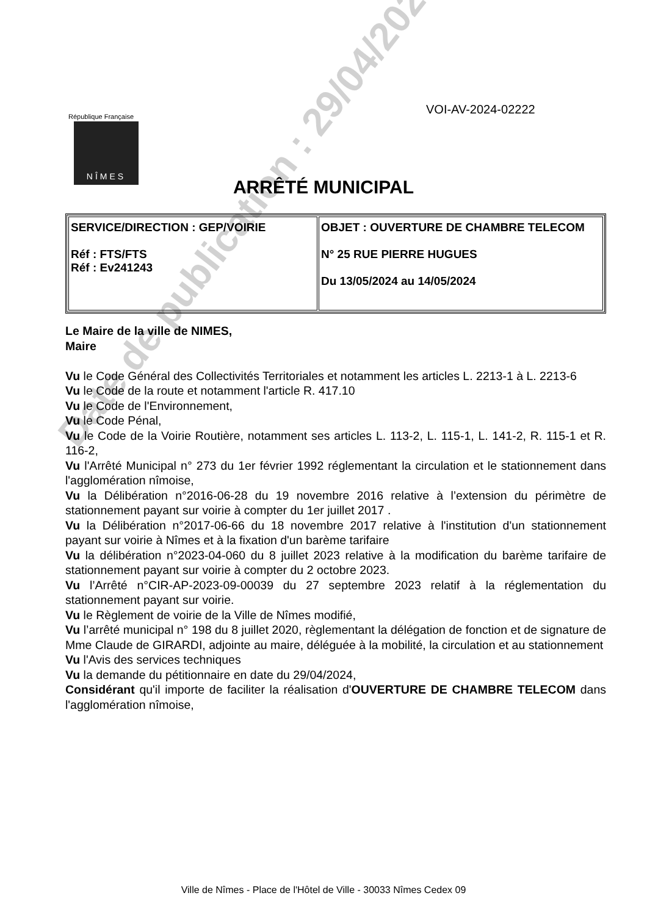VOI-AV-2024-02222
République Française
NÎMES
ARRÊTÉ MUNICIPAL
| SERVICE/DIRECTION : GEP/VOIRIE Réf : FTS/FTS Réf : Ev241243 | OBJET : OUVERTURE DE CHAMBRE TELECOM N° 25 RUE PIERRE HUGUES Du 13/05/2024 au 14/05/2024 |
Le Maire de la ville de NIMES,
Maire
Vu le Code Général des Collectivités Territoriales et notamment les articles L. 2213-1 à L. 2213-6
Vu le Code de la route et notamment l'article R. 417.10
Vu le Code de l'Environnement,
Vu le Code Pénal,
Vu le Code de la Voirie Routière, notamment ses articles L. 113-2, L. 115-1, L. 141-2, R. 115-1 et R. 116-2,
Vu l'Arrêté Municipal n° 273 du 1er février 1992 réglementant la circulation et le stationnement dans l'agglomération nîmoise,
Vu la Délibération n°2016-06-28 du 19 novembre 2016 relative à l’extension du périmètre de stationnement payant sur voirie à compter du 1er juillet 2017 .
Vu la Délibération n°2017-06-66 du 18 novembre 2017 relative à l'institution d'un stationnement payant sur voirie à Nîmes et à la fixation d'un barème tarifaire
Vu la délibération n°2023-04-060 du 8 juillet 2023 relative à la modification du barème tarifaire de stationnement payant sur voirie à compter du 2 octobre 2023.
Vu l’Arrêté n°CIR-AP-2023-09-00039 du 27 septembre 2023 relatif à la réglementation du stationnement payant sur voirie.
Vu le Règlement de voirie de la Ville de Nîmes modifié,
Vu l’arrêté municipal n° 198 du 8 juillet 2020, règlementant la délégation de fonction et de signature de Mme Claude de GIRARDI, adjointe au maire, déléguée à la mobilité, la circulation et au stationnement
Vu l'Avis des services techniques
Vu la demande du pétitionnaire en date du 29/04/2024,
Considérant qu'il importe de faciliter la réalisation d'OUVERTURE DE CHAMBRE TELECOM dans l'agglomération nîmoise,
Date de publication : 29/04/2024
Ville de Nîmes - Place de l'Hôtel de Ville - 30033 Nîmes Cedex 09